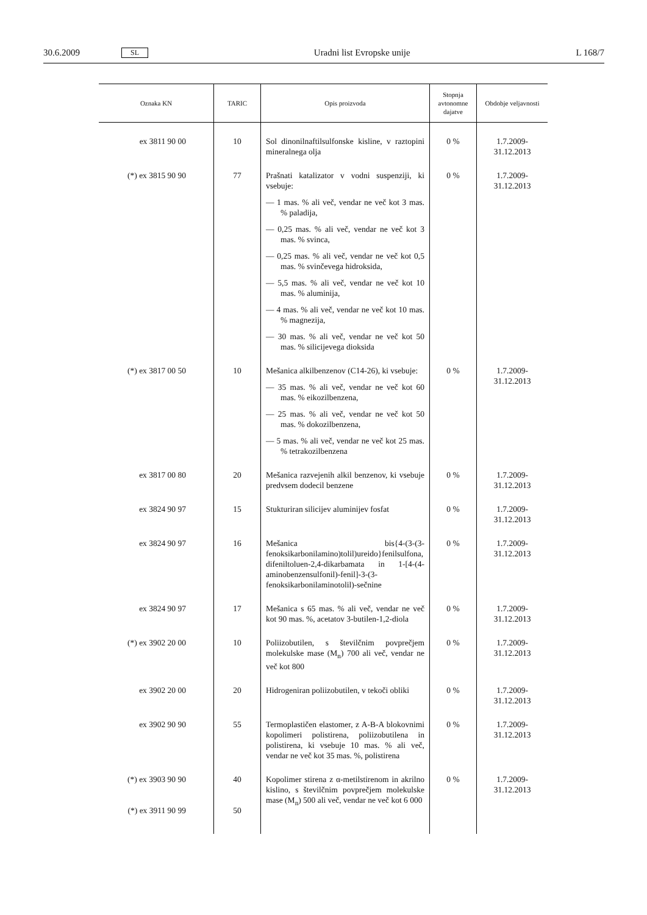30.6.2009 SL Uradni list Evropske unije L 168/7
| Oznaka KN | TARIC | Opis proizvoda | Stopnja avtonomne dajatve | Obdobje veljavnosti |
| --- | --- | --- | --- | --- |
| ex 3811 90 00 | 10 | Sol dinonilnaftilsulfonske kisline, v raztopini mineralnega olja | 0 % | 1.7.2009-31.12.2013 |
| (*) ex 3815 90 90 | 77 | Prašnati katalizator v vodni suspenziji, ki vsebuje: — 1 mas. % ali več, vendar ne več kot 3 mas. % paladija, — 0,25 mas. % ali več, vendar ne več kot 3 mas. % svinca, — 0,25 mas. % ali več, vendar ne več kot 0,5 mas. % svinčevega hidroksida, — 5,5 mas. % ali več, vendar ne več kot 10 mas. % aluminija, — 4 mas. % ali več, vendar ne več kot 10 mas. % magnezija, — 30 mas. % ali več, vendar ne več kot 50 mas. % silicijevega dioksida | 0 % | 1.7.2009-31.12.2013 |
| (*) ex 3817 00 50 | 10 | Mešanica alkilbenzenov (C14-26), ki vsebuje: — 35 mas. % ali več, vendar ne več kot 60 mas. % eikozilbenzena, — 25 mas. % ali več, vendar ne več kot 50 mas. % dokozilbenzena, — 5 mas. % ali več, vendar ne več kot 25 mas. % tetrakozilbenzena | 0 % | 1.7.2009-31.12.2013 |
| ex 3817 00 80 | 20 | Mešanica razvejenih alkil benzenov, ki vsebuje predvsem dodecil benzene | 0 % | 1.7.2009-31.12.2013 |
| ex 3824 90 97 | 15 | Stukturiran silicijev aluminijev fosfat | 0 % | 1.7.2009-31.12.2013 |
| ex 3824 90 97 | 16 | Mešanica bis{4-(3-(3-fenoksikarbonilamino)tolil)ureido}fenilsulfona, difeniltoluen-2,4-dikarbamata in 1-[4-(4-aminobenzensulfonil)-fenil]-3-(3-fenoksikarbonilaminotolil)-sečnine | 0 % | 1.7.2009-31.12.2013 |
| ex 3824 90 97 | 17 | Mešanica s 65 mas. % ali več, vendar ne več kot 90 mas. %, acetatov 3-butilen-1,2-diola | 0 % | 1.7.2009-31.12.2013 |
| (*) ex 3902 20 00 | 10 | Poliizobutilen, s številčnim povprečjem molekulske mase (M<sub>n</sub>) 700 ali več, vendar ne več kot 800 | 0 % | 1.7.2009-31.12.2013 |
| ex 3902 20 00 | 20 | Hidrogeniran poliizobutilen, v tekoči obliki | 0 % | 1.7.2009-31.12.2013 |
| ex 3902 90 90 | 55 | Termoplastičen elastomer, z A-B-A blokovnimi kopolimeri polistirena, poliizobutilena in polistirena, ki vsebuje 10 mas. % ali več, vendar ne več kot 35 mas. %, polistirena | 0 % | 1.7.2009-31.12.2013 |
| (*) ex 3903 90 90 (*) ex 3911 90 99 | 40 50 | Kopolimer stirena z α-metilstirenom in akrilno kislino, s številčnim povprečjem molekulske mase (M<sub>n</sub>) 500 ali več, vendar ne več kot 6 000 | 0 % | 1.7.2009-31.12.2013 |